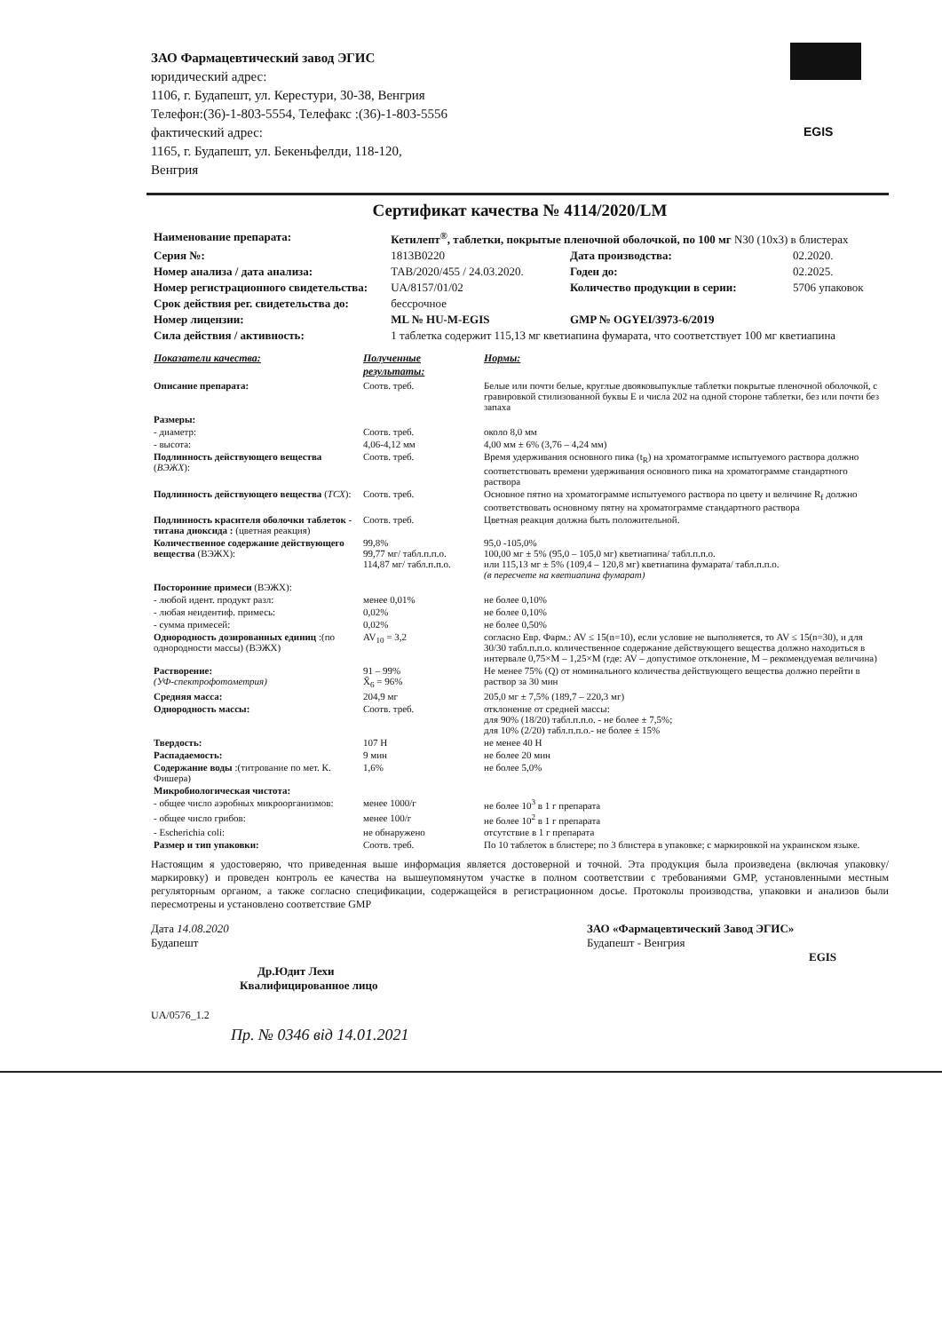EGIS
ЗАО Фармацевтический завод ЭГИС
юридический адрес:
1106, г. Будапешт, ул. Керестури, 30-38, Венгрия
Телефон:(36)-1-803-5554, Телефакс :(36)-1-803-5556
фактический адрес:
1165, г. Будапешт, ул. Бекеньфелди, 118-120,
Венгрия
Сертификат качества № 4114/2020/LM
| Наименование препарата: | Кетилепт<sup>®</sup>, таблетки, покрытые пленочной оболочкой, по 100 мг N30 (10x3) в блистерах | | |
| Серия №: | 1813B0220 | Дата производства: | 02.2020. |
| Номер анализа / дата анализа: | TAB/2020/455 / 24.03.2020. | Годен до: | 02.2025. |
| Номер регистрационного свидетельства: | UA/8157/01/02 | Количество продукции в серии: | 5706 упаковок |
| Срок действия рег. свидетельства до: | бессрочное | | |
| Номер лицензии: | ML № HU-M-EGIS | GMP № OGYEI/3973-6/2019 | |
| Сила действия / активность: | 1 таблетка содержит 115,13 мг кветиапина фумарата, что соответствует 100 мг кветиапина | | |
| Показатели качества: | Полученные результаты: | Нормы: |
| --- | --- | --- |
| Описание препарата: | Соотв. треб. | Белые или почти белые, круглые двояковыпуклые таблетки покрытые пленочной оболочкой, с гравировкой стилизованной буквы E и числа 202 на одной стороне таблетки, без или почти без запаха |
| Размеры: | | |
| - диаметр: | Соотв. треб. | около 8,0 мм |
| - высота: | 4,06-4,12 мм | 4,00 мм ± 6% (3,76 – 4,24 мм) |
| Подлинность действующего вещества ( ВЭЖХ ): | Соотв. треб. | Время удерживания основного пика (t<sub>R</sub>) на хроматограмме испытуемого раствора должно соответствовать времени удерживания основного пика на хроматограмме стандартного раствора |
| Подлинность действующего вещества ( ТСХ ): | Соотв. треб. | Основное пятно на хроматограмме испытуемого раствора по цвету и величине R<sub>f</sub> должно соответствовать основному пятну на хроматограмме стандартного раствора |
| Подлинность красителя оболочки таблеток - титана диоксида : (цветная реакция) | Соотв. треб. | Цветная реакция должна быть положительной. |
| Количественное содержание действующего вещества (ВЭЖХ): | 99,8% 99,77 мг/ табл.п.п.о. 114,87 мг/ табл.п.п.о. | 95,0 -105,0% 100,00 мг ± 5% (95,0 – 105,0 мг) кветиапина/ табл.п.п.о. или 115,13 мг ± 5% (109,4 – 120,8 мг) кветиапина фумарата/ табл.п.п.о. (в пересчете на кветиапина фумарат) |
| Посторонние примеси (ВЭЖХ): | | |
| - любой идент. продукт разл: | менее 0,01% | не более 0,10% |
| - любая неидентиф. примесь: | 0,02% | не более 0,10% |
| - сумма примесей: | 0,02% | не более 0,50% |
| Однородность дозированных единиц :(по однородности массы) (ВЭЖХ) | AV<sub>10</sub> = 3,2 | согласно Евр. Фарм.: AV ≤ 15(n=10), если условие не выполняется, то AV ≤ 15(n=30), и для 30/30 табл.п.п.о. количественное содержание действующего вещества должно находиться в интервале 0,75×M – 1,25×M (где: AV – допустимое отклонение, M – рекомендуемая величина) |
| Растворение: (УФ-спектрофотометрия) | 91 – 99% X̄<sub>6</sub> = 96% | Не менее 75% (Q) от номинального количества действующего вещества должно перейти в раствор за 30 мин |
| Средняя масса: | 204,9 мг | 205,0 мг ± 7,5% (189,7 – 220,3 мг) |
| Однородность массы: | Соотв. треб. | отклонение от средней массы: для 90% (18/20) табл.п.п.о. - не более ± 7,5%; для 10% (2/20) табл.п.п.о.- не более ± 15% |
| Твердость: | 107 Н | не менее 40 Н |
| Распадаемость: | 9 мин | не более 20 мин |
| Содержание воды :(титрование по мет. К. Фишера) | 1,6% | не более 5,0% |
| Микробиологическая чистота: | | |
| - общее число аэробных микроорганизмов: | менее 1000/г | не более 10<sup>3</sup> в 1 г препарата |
| - общее число грибов: | менее 100/г | не более 10<sup>2</sup> в 1 г препарата |
| - Escherichia coli: | не обнаружено | отсутствие в 1 г препарата |
| Размер и тип упаковки: | Соотв. треб. | По 10 таблеток в блистере; по 3 блистера в упаковке; с маркировкой на украинском языке. |
Настоящим я удостоверяю, что приведенная выше информация является достоверной и точной. Эта продукция была произведена (включая упаковку/маркировку) и проведен контроль ее качества на вышеупомянутом участке в полном соответствии с требованиями GMP, установленными местным регуляторным органом, а также согласно спецификации, содержащейся в регистрационном досье. Протоколы производства, упаковки и анализов были пересмотрены и установлено соответствие GMP
Дата 14.08.2020
Будапешт
Др.Юдит Лехи
Квалифицированное лицо
ЗАО «Фармацевтический Завод ЭГИС»
Будапешт - Венгрия
EGIS
UA/0576_1.2
Пр. № 0346 від 14.01.2021